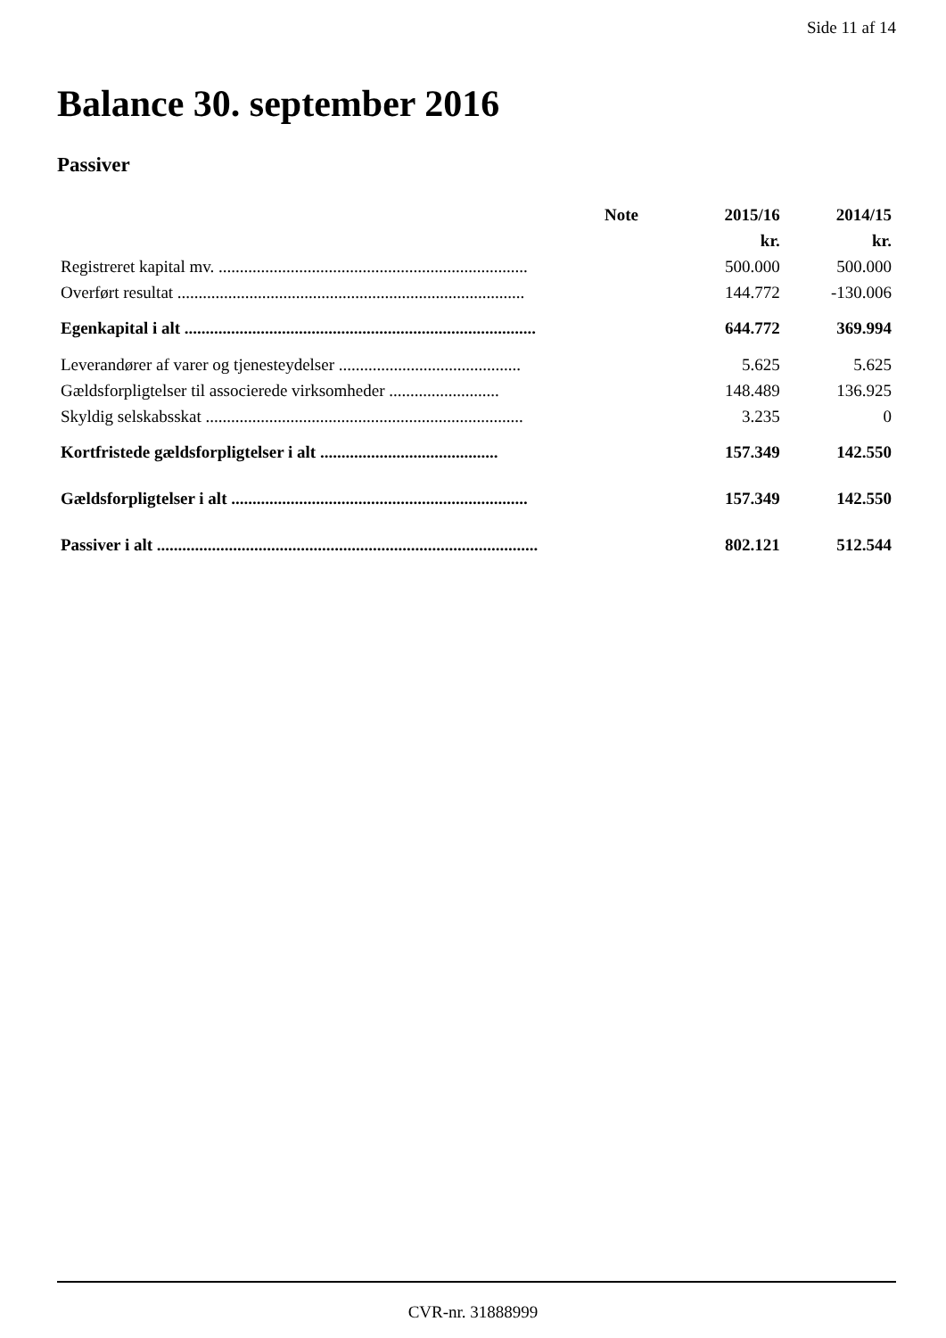Side 11 af 14
Balance 30. september 2016
Passiver
| | Note | 2015/16 | 2014/15 |
| --- | --- | --- | --- |
| | | kr. | kr. |
| Registreret kapital mv. ......................................................................... | | 500.000 | 500.000 |
| Overført resultat .................................................................................. | | 144.772 | -130.006 |
| Egenkapital i alt ................................................................................... | | 644.772 | 369.994 |
| Leverandører af varer og tjenesteydelser ........................................... | | 5.625 | 5.625 |
| Gældsforpligtelser til associerede virksomheder .......................... | | 148.489 | 136.925 |
| Skyldig selskabsskat ........................................................................... | | 3.235 | 0 |
| Kortfristede gældsforpligtelser i alt .......................................... | | 157.349 | 142.550 |
| Gældsforpligtelser i alt ...................................................................... | | 157.349 | 142.550 |
| Passiver i alt .......................................................................................... | | 802.121 | 512.544 |
CVR-nr. 31888999